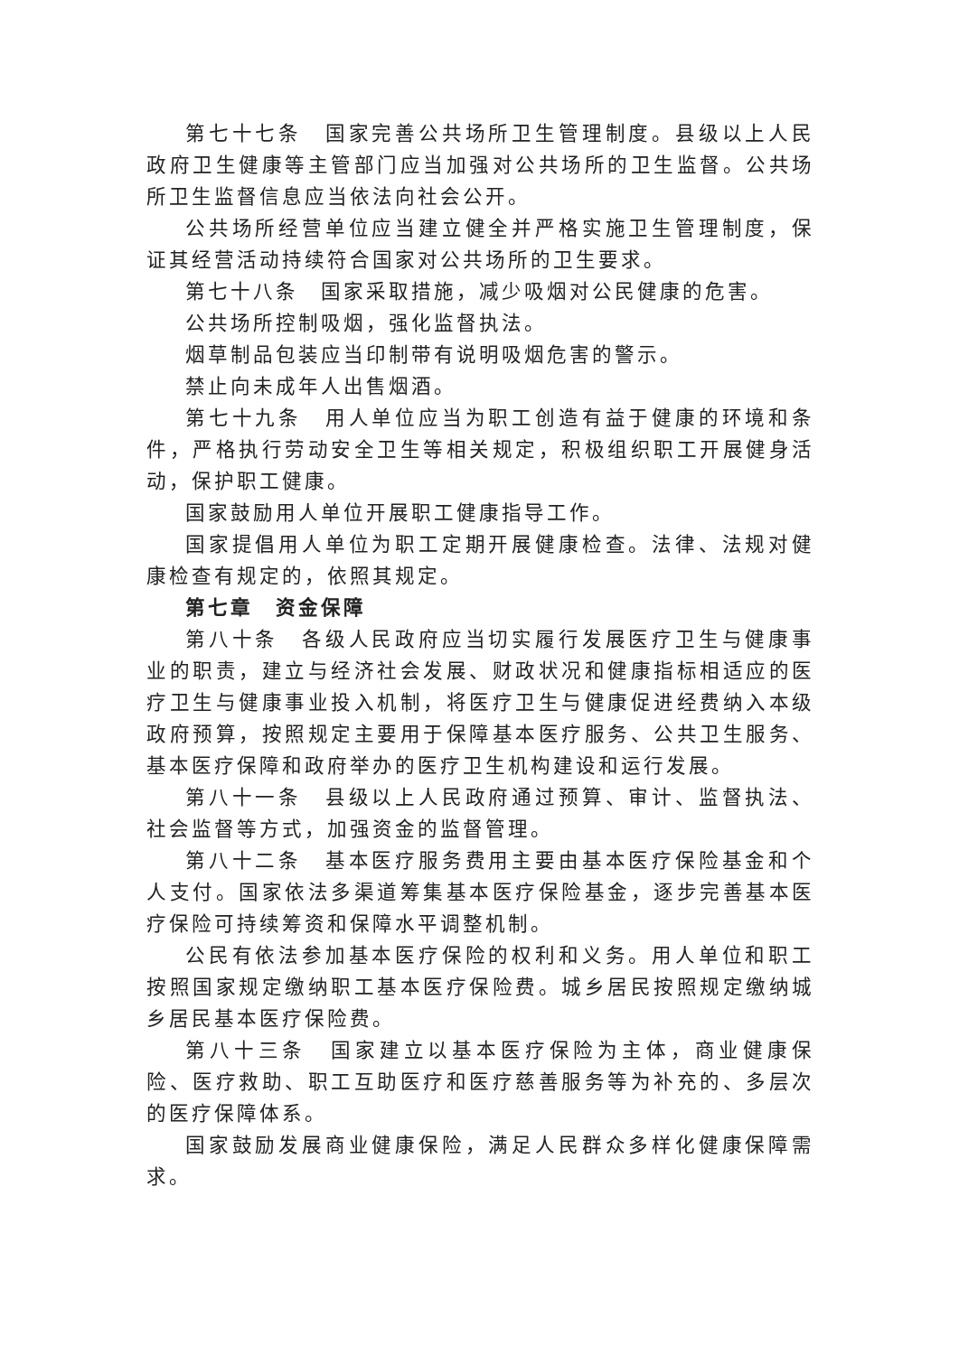第七十七条　国家完善公共场所卫生管理制度。县级以上人民政府卫生健康等主管部门应当加强对公共场所的卫生监督。公共场所卫生监督信息应当依法向社会公开。
公共场所经营单位应当建立健全并严格实施卫生管理制度，保证其经营活动持续符合国家对公共场所的卫生要求。
第七十八条　国家采取措施，减少吸烟对公民健康的危害。
公共场所控制吸烟，强化监督执法。
烟草制品包装应当印制带有说明吸烟危害的警示。
禁止向未成年人出售烟酒。
第七十九条　用人单位应当为职工创造有益于健康的环境和条件，严格执行劳动安全卫生等相关规定，积极组织职工开展健身活动，保护职工健康。
国家鼓励用人单位开展职工健康指导工作。
国家提倡用人单位为职工定期开展健康检查。法律、法规对健康检查有规定的，依照其规定。
第七章　资金保障
第八十条　各级人民政府应当切实履行发展医疗卫生与健康事业的职责，建立与经济社会发展、财政状况和健康指标相适应的医疗卫生与健康事业投入机制，将医疗卫生与健康促进经费纳入本级政府预算，按照规定主要用于保障基本医疗服务、公共卫生服务、基本医疗保障和政府举办的医疗卫生机构建设和运行发展。
第八十一条　县级以上人民政府通过预算、审计、监督执法、社会监督等方式，加强资金的监督管理。
第八十二条　基本医疗服务费用主要由基本医疗保险基金和个人支付。国家依法多渠道筹集基本医疗保险基金，逐步完善基本医疗保险可持续筹资和保障水平调整机制。
公民有依法参加基本医疗保险的权利和义务。用人单位和职工按照国家规定缴纳职工基本医疗保险费。城乡居民按照规定缴纳城乡居民基本医疗保险费。
第八十三条　国家建立以基本医疗保险为主体，商业健康保险、医疗救助、职工互助医疗和医疗慈善服务等为补充的、多层次的医疗保障体系。
国家鼓励发展商业健康保险，满足人民群众多样化健康保障需求。